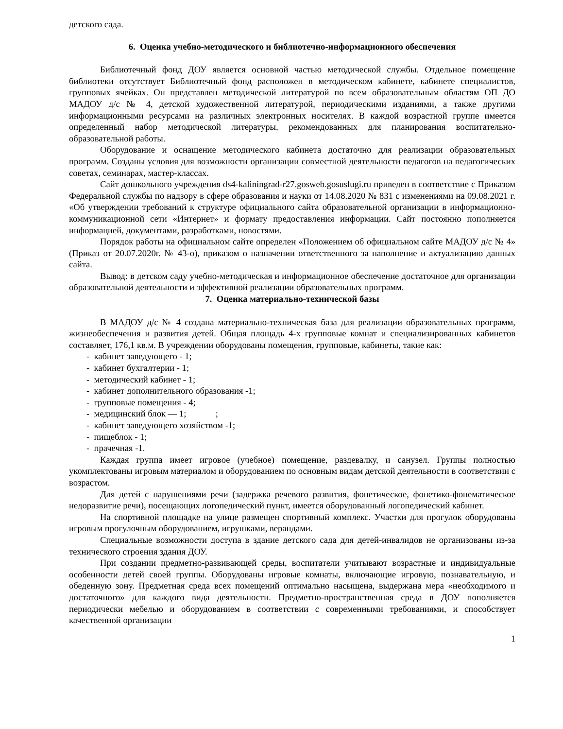детского сада.
6. Оценка учебно-методического и библиотечно-информационного обеспечения
Библиотечный фонд ДОУ является основной частью методической службы. Отдельное помещение библиотеки отсутствует Библиотечный фонд расположен в методическом кабинете, кабинете специалистов, групповых ячейках. Он представлен методической литературой по всем образовательным областям ОП ДО МАДОУ д/с № 4, детской художественной литературой, периодическими изданиями, а также другими информационными ресурсами на различных электронных носителях. В каждой возрастной группе имеется определенный набор методической литературы, рекомендованных для планирования воспитательно-образовательной работы.
Оборудование и оснащение методического кабинета достаточно для реализации образовательных программ. Созданы условия для возможности организации совместной деятельности педагогов на педагогических советах, семинарах, мастер-классах.
Сайт дошкольного учреждения ds4-kaliningrad-r27.gosweb.gosuslugi.ru приведен в соответствие с Приказом Федеральной службы по надзору в сфере образования и науки от 14.08.2020 № 831 с изменениями на 09.08.2021 г. «Об утверждении требований к структуре официального сайта образовательной организации в информационно-коммуникационной сети «Интернет» и формату предоставления информации. Сайт постоянно пополняется информацией, документами, разработками, новостями.
Порядок работы на официальном сайте определен «Положением об официальном сайте МАДОУ д/с № 4» (Приказ от 20.07.2020г. № 43-о), приказом о назначении ответственного за наполнение и актуализацию данных сайта.
Вывод: в детском саду учебно-методическая и информационное обеспечение достаточное для организации образовательной деятельности и эффективной реализации образовательных программ.
7. Оценка материально-технической базы
В МАДОУ д/с № 4 создана материально-техническая база для реализации образовательных программ, жизнеобеспечения и развития детей. Общая площадь 4-х групповые комнат и специализированных кабинетов составляет, 176,1 кв.м. В учреждении оборудованы помещения, групповые, кабинеты, такие как:
- кабинет заведующего - 1;
- кабинет бухгалтерии - 1;
- методический кабинет - 1;
- кабинет дополнительного образования -1;
- групповые помещения - 4;
- медицинский блок — 1; ;
- кабинет заведующего хозяйством -1;
- пищеблок - 1;
- прачечная -1.
Каждая группа имеет игровое (учебное) помещение, раздевалку, и санузел. Группы полностью укомплектованы игровым материалом и оборудованием по основным видам детской деятельности в соответствии с возрастом.
Для детей с нарушениями речи (задержка речевого развития, фонетическое, фонетико-фонематическое недоразвитие речи), посещающих логопедический пункт, имеется оборудованный логопедический кабинет.
На спортивной площадке на улице размещен спортивный комплекс. Участки для прогулок оборудованы игровым прогулочным оборудованием, игрушками, верандами.
Специальные возможности доступа в здание детского сада для детей-инвалидов не организованы из-за технического строения здания ДОУ.
При создании предметно-развивающей среды, воспитатели учитывают возрастные и индивидуальные особенности детей своей группы. Оборудованы игровые комнаты, включающие игровую, познавательную, и обеденную зону. Предметная среда всех помещений оптимально насыщена, выдержана мера «необходимого и достаточного» для каждого вида деятельности. Предметно-пространственная среда в ДОУ пополняется периодически мебелью и оборудованием в соответствии с современными требованиями, и способствует качественной организации
1